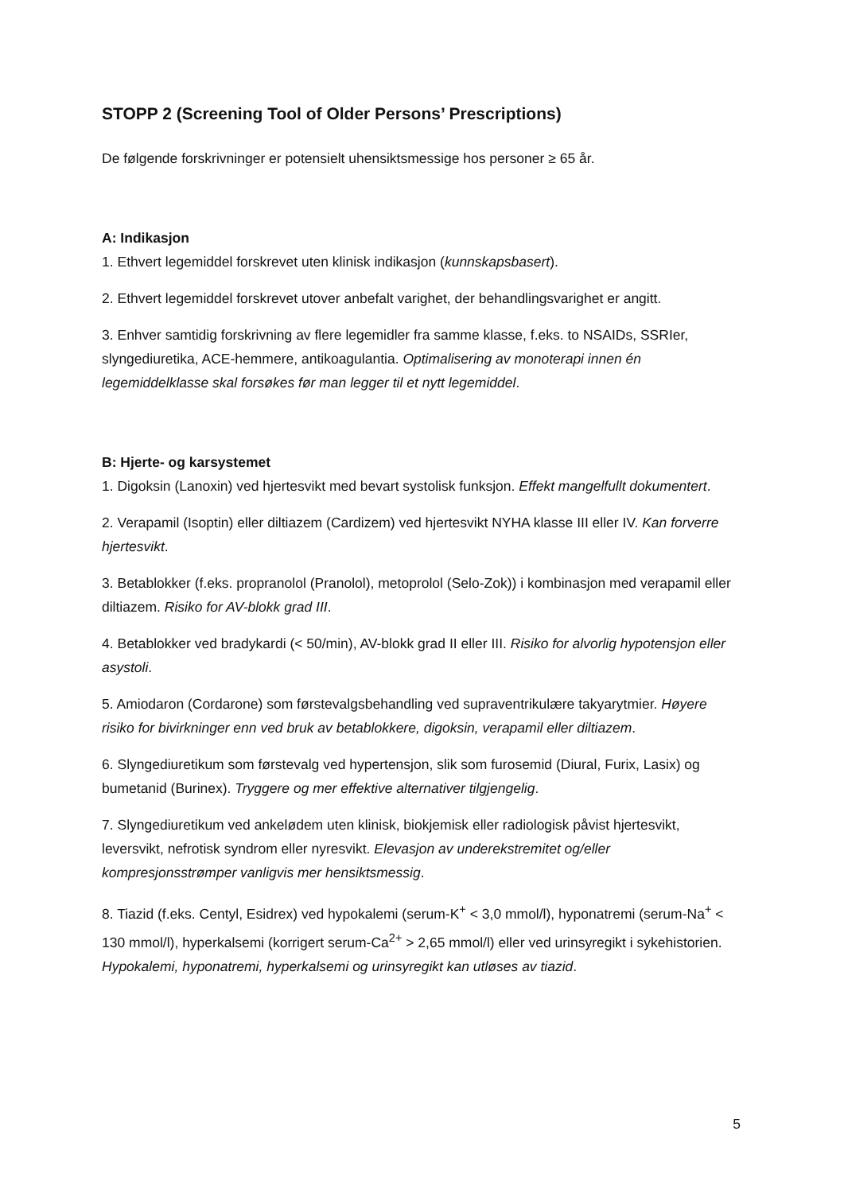STOPP 2 (Screening Tool of Older Persons’ Prescriptions)
De følgende forskrivninger er potensielt uhensiktsmessige hos personer ≥ 65 år.
A: Indikasjon
1. Ethvert legemiddel forskrevet uten klinisk indikasjon (kunnskapsbasert).
2. Ethvert legemiddel forskrevet utover anbefalt varighet, der behandlingsvarighet er angitt.
3. Enhver samtidig forskrivning av flere legemidler fra samme klasse, f.eks. to NSAIDs, SSRIer, slyngediuretika, ACE-hemmere, antikoagulantia. Optimalisering av monoterapi innen én legemiddelklasse skal forsøkes før man legger til et nytt legemiddel.
B: Hjerte- og karsystemet
1. Digoksin (Lanoxin) ved hjertesvikt med bevart systolisk funksjon. Effekt mangelfullt dokumentert.
2. Verapamil (Isoptin) eller diltiazem (Cardizem) ved hjertesvikt NYHA klasse III eller IV. Kan forverre hjertesvikt.
3. Betablokker (f.eks. propranolol (Pranolol), metoprolol (Selo-Zok)) i kombinasjon med verapamil eller diltiazem. Risiko for AV-blokk grad III.
4. Betablokker ved bradykardi (< 50/min), AV-blokk grad II eller III. Risiko for alvorlig hypotensjon eller asystoli.
5. Amiodaron (Cordarone) som førstevalgsbehandling ved supraventrikulære takyarytmier. Høyere risiko for bivirkninger enn ved bruk av betablokkere, digoksin, verapamil eller diltiazem.
6. Slyngediuretikum som førstevalg ved hypertensjon, slik som furosemid (Diural, Furix, Lasix) og bumetanid (Burinex). Tryggere og mer effektive alternativer tilgjengelig.
7. Slyngediuretikum ved ankelødem uten klinisk, biokjemisk eller radiologisk påvist hjertesvikt, leversvikt, nefrotisk syndrom eller nyresvikt. Elevasjon av underekstremitet og/eller kompresjonsstrømper vanligvis mer hensiktsmessig.
8. Tiazid (f.eks. Centyl, Esidrex) ved hypokalemi (serum-K<sup>+</sup> < 3,0 mmol/l), hyponatremi (serum-Na<sup>+</sup> < 130 mmol/l), hyperkalsemi (korrigert serum-Ca<sup>2+</sup> > 2,65 mmol/l) eller ved urinsyregikt i sykehistorien. Hypokalemi, hyponatremi, hyperkalsemi og urinsyregikt kan utløses av tiazid.
5